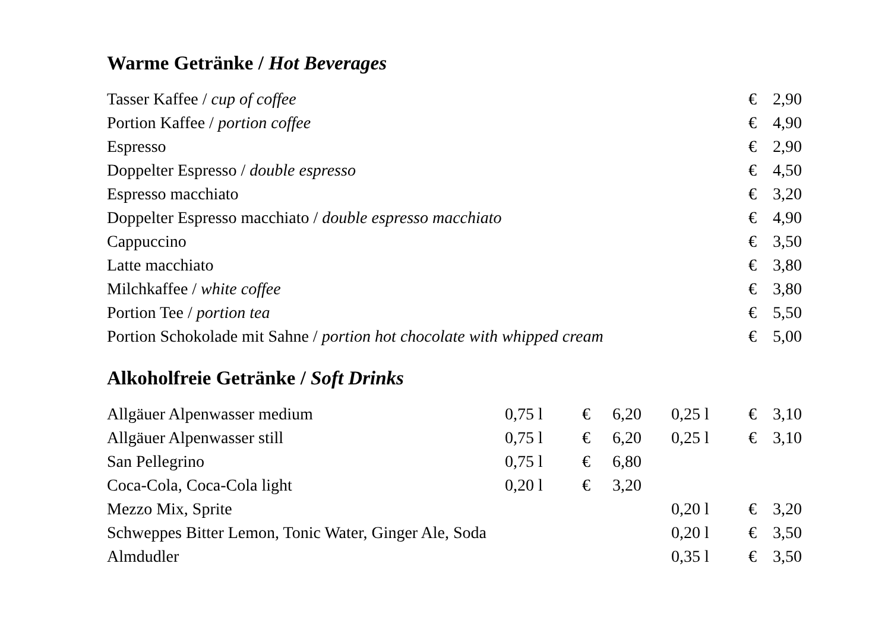Warme Getränke / Hot Beverages
| Tasser Kaffee / cup of coffee | € | 2,90 |
| Portion Kaffee / portion coffee | € | 4,90 |
| Espresso | € | 2,90 |
| Doppelter Espresso / double espresso | € | 4,50 |
| Espresso macchiato | € | 3,20 |
| Doppelter Espresso macchiato / double espresso macchiato | € | 4,90 |
| Cappuccino | € | 3,50 |
| Latte macchiato | € | 3,80 |
| Milchkaffee / white coffee | € | 3,80 |
| Portion Tee / portion tea | € | 5,50 |
| Portion Schokolade mit Sahne / portion hot chocolate with whipped cream | € | 5,00 |
Alkoholfreie Getränke / Soft Drinks
| Allgäuer Alpenwasser medium | 0,75 l | € | 6,20 | | 0,25 l | € | 3,10 |
| Allgäuer Alpenwasser still | 0,75 l | € | 6,20 | | 0,25 l | € | 3,10 |
| San Pellegrino | 0,75 l | € | 6,80 | | | | |
| Coca-Cola, Coca-Cola light | 0,20 l | € | 3,20 | | | | |
| Mezzo Mix, Sprite | | | | | 0,20 l | € | 3,20 |
| Schweppes Bitter Lemon, Tonic Water, Ginger Ale, Soda | | | | | 0,20 l | € | 3,50 |
| Almdudler | | | | | 0,35 l | € | 3,50 |